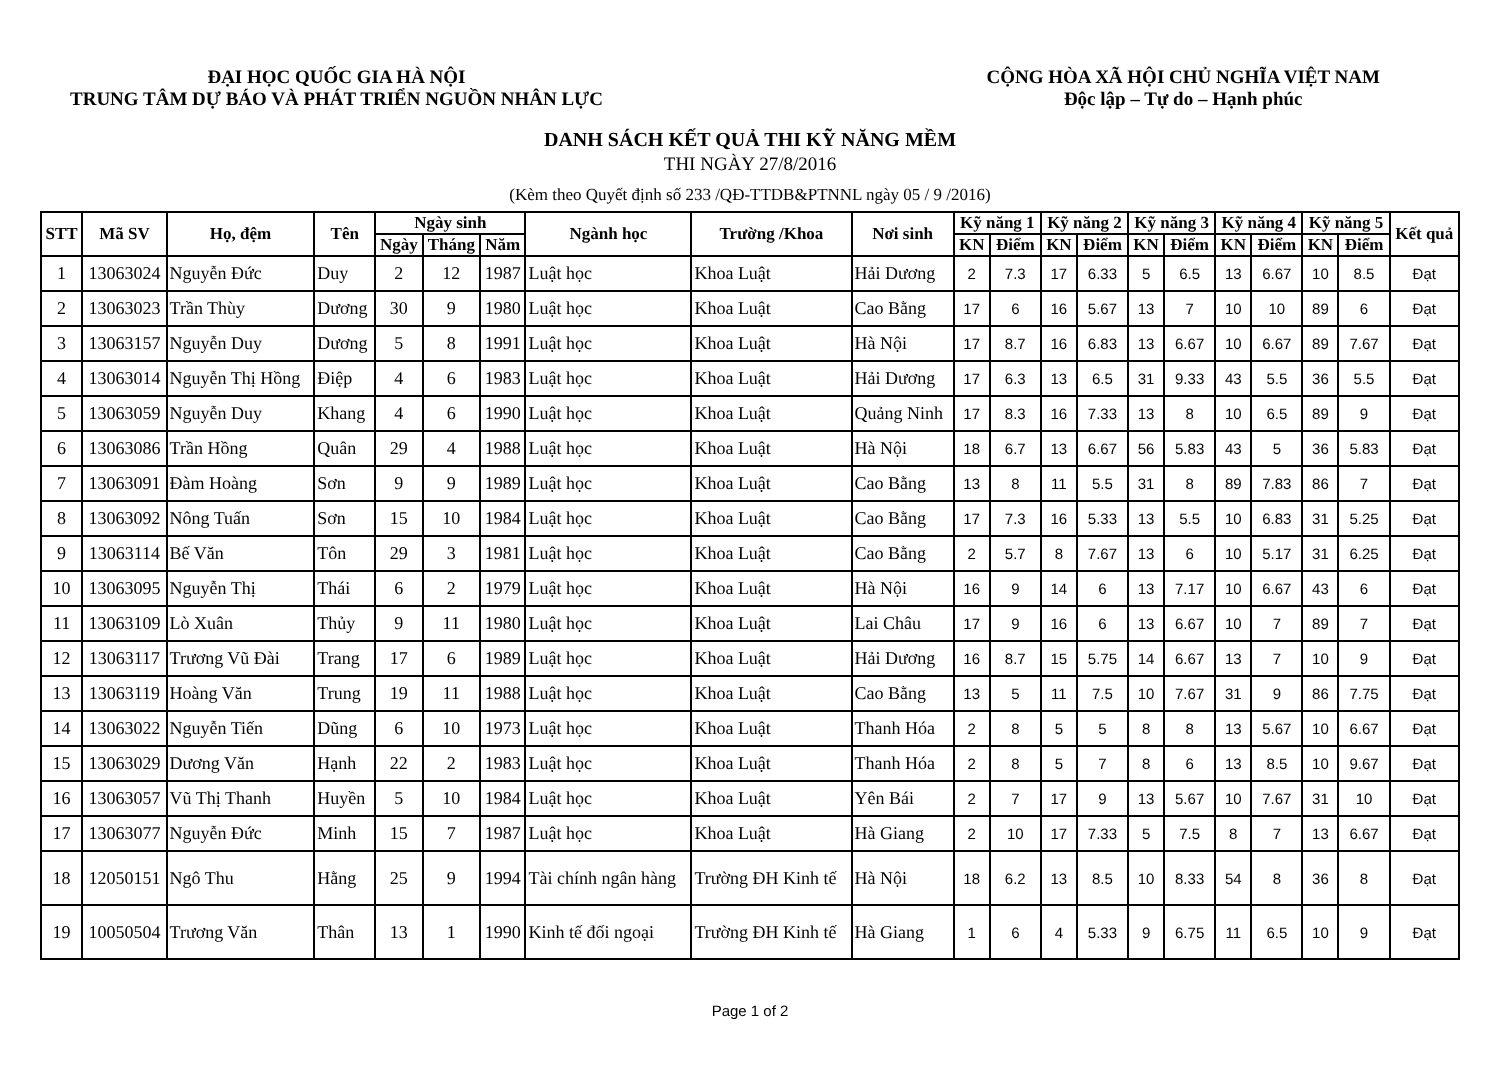ĐẠI HỌC QUỐC GIA HÀ NỘI
TRUNG TÂM DỰ BÁO VÀ PHÁT TRIỂN NGUỒN NHÂN LỰC
CỘNG HÒA XÃ HỘI CHỦ NGHĨA VIỆT NAM
Độc lập – Tự do – Hạnh phúc
DANH SÁCH KẾT QUẢ THI KỸ NĂNG MỀM
THI NGÀY 27/8/2016
(Kèm theo Quyết định số 233 /QĐ-TTDB&PTNNL ngày 05 / 9 /2016)
| STT | Mã SV | Họ, đệm | Tên | Ngày sinh | | | Ngành học | Trường /Khoa | Nơi sinh | Kỹ năng 1 | | Kỹ năng 2 | | Kỹ năng 3 | | Kỹ năng 4 | | Kỹ năng 5 | | Kết quả |
| --- | --- | --- | --- | --- | --- | --- | --- | --- | --- | --- | --- | --- | --- | --- | --- | --- | --- | --- | --- | --- |
| | | | | Ngày | Tháng | Năm | | | | KN | Điểm | KN | Điểm | KN | Điểm | KN | Điểm | KN | Điểm | |
| 1 | 13063024 | Nguyễn Đức | Duy | 2 | 12 | 1987 | Luật học | Khoa Luật | Hải Dương | 2 | 7.3 | 17 | 6.33 | 5 | 6.5 | 13 | 6.67 | 10 | 8.5 | Đạt |
| 2 | 13063023 | Trần Thùy | Dương | 30 | 9 | 1980 | Luật học | Khoa Luật | Cao Bằng | 17 | 6 | 16 | 5.67 | 13 | 7 | 10 | 10 | 89 | 6 | Đạt |
| 3 | 13063157 | Nguyễn Duy | Dương | 5 | 8 | 1991 | Luật học | Khoa Luật | Hà Nội | 17 | 8.7 | 16 | 6.83 | 13 | 6.67 | 10 | 6.67 | 89 | 7.67 | Đạt |
| 4 | 13063014 | Nguyễn Thị Hồng | Điệp | 4 | 6 | 1983 | Luật học | Khoa Luật | Hải Dương | 17 | 6.3 | 13 | 6.5 | 31 | 9.33 | 43 | 5.5 | 36 | 5.5 | Đạt |
| 5 | 13063059 | Nguyễn Duy | Khang | 4 | 6 | 1990 | Luật học | Khoa Luật | Quảng Ninh | 17 | 8.3 | 16 | 7.33 | 13 | 8 | 10 | 6.5 | 89 | 9 | Đạt |
| 6 | 13063086 | Trần Hồng | Quân | 29 | 4 | 1988 | Luật học | Khoa Luật | Hà Nội | 18 | 6.7 | 13 | 6.67 | 56 | 5.83 | 43 | 5 | 36 | 5.83 | Đạt |
| 7 | 13063091 | Đàm Hoàng | Sơn | 9 | 9 | 1989 | Luật học | Khoa Luật | Cao Bằng | 13 | 8 | 11 | 5.5 | 31 | 8 | 89 | 7.83 | 86 | 7 | Đạt |
| 8 | 13063092 | Nông Tuấn | Sơn | 15 | 10 | 1984 | Luật học | Khoa Luật | Cao Bằng | 17 | 7.3 | 16 | 5.33 | 13 | 5.5 | 10 | 6.83 | 31 | 5.25 | Đạt |
| 9 | 13063114 | Bế Văn | Tôn | 29 | 3 | 1981 | Luật học | Khoa Luật | Cao Bằng | 2 | 5.7 | 8 | 7.67 | 13 | 6 | 10 | 5.17 | 31 | 6.25 | Đạt |
| 10 | 13063095 | Nguyễn Thị | Thái | 6 | 2 | 1979 | Luật học | Khoa Luật | Hà Nội | 16 | 9 | 14 | 6 | 13 | 7.17 | 10 | 6.67 | 43 | 6 | Đạt |
| 11 | 13063109 | Lò Xuân | Thủy | 9 | 11 | 1980 | Luật học | Khoa Luật | Lai Châu | 17 | 9 | 16 | 6 | 13 | 6.67 | 10 | 7 | 89 | 7 | Đạt |
| 12 | 13063117 | Trương Vũ Đài | Trang | 17 | 6 | 1989 | Luật học | Khoa Luật | Hải Dương | 16 | 8.7 | 15 | 5.75 | 14 | 6.67 | 13 | 7 | 10 | 9 | Đạt |
| 13 | 13063119 | Hoàng Văn | Trung | 19 | 11 | 1988 | Luật học | Khoa Luật | Cao Bằng | 13 | 5 | 11 | 7.5 | 10 | 7.67 | 31 | 9 | 86 | 7.75 | Đạt |
| 14 | 13063022 | Nguyễn Tiến | Dũng | 6 | 10 | 1973 | Luật học | Khoa Luật | Thanh Hóa | 2 | 8 | 5 | 5 | 8 | 8 | 13 | 5.67 | 10 | 6.67 | Đạt |
| 15 | 13063029 | Dương Văn | Hạnh | 22 | 2 | 1983 | Luật học | Khoa Luật | Thanh Hóa | 2 | 8 | 5 | 7 | 8 | 6 | 13 | 8.5 | 10 | 9.67 | Đạt |
| 16 | 13063057 | Vũ Thị Thanh | Huyền | 5 | 10 | 1984 | Luật học | Khoa Luật | Yên Bái | 2 | 7 | 17 | 9 | 13 | 5.67 | 10 | 7.67 | 31 | 10 | Đạt |
| 17 | 13063077 | Nguyễn Đức | Minh | 15 | 7 | 1987 | Luật học | Khoa Luật | Hà Giang | 2 | 10 | 17 | 7.33 | 5 | 7.5 | 8 | 7 | 13 | 6.67 | Đạt |
| 18 | 12050151 | Ngô Thu | Hằng | 25 | 9 | 1994 | Tài chính ngân hàng | Trường ĐH Kinh tế | Hà Nội | 18 | 6.2 | 13 | 8.5 | 10 | 8.33 | 54 | 8 | 36 | 8 | Đạt |
| 19 | 10050504 | Trương Văn | Thân | 13 | 1 | 1990 | Kinh tế đối ngoại | Trường ĐH Kinh tế | Hà Giang | 1 | 6 | 4 | 5.33 | 9 | 6.75 | 11 | 6.5 | 10 | 9 | Đạt |
Page 1 of 2